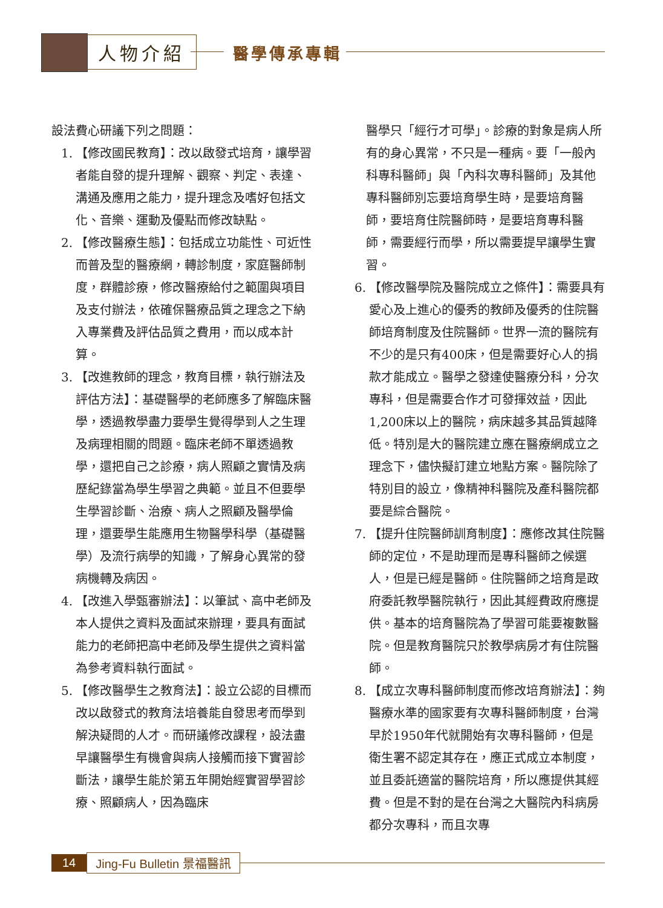人物介紹 醫學傳承專輯
設法費心研議下列之問題：
1. 【修改國民教育】：改以啟發式培育，讓學習者能自發的提升理解、觀察、判定、表達、溝通及應用之能力，提升理念及嗜好包括文化、音樂、運動及優點而修改缺點。
2. 【修改醫療生態】：包括成立功能性、可近性而普及型的醫療網，轉診制度，家庭醫師制度，群體診療，修改醫療給付之範圍與項目及支付辦法，依確保醫療品質之理念之下納入專業費及評估品質之費用，而以成本計算。
3. 【改進教師的理念，教育目標，執行辦法及評估方法】：基礎醫學的老師應多了解臨床醫學，透過教學盡力要學生覺得學到人之生理及病理相關的問題。臨床老師不單透過教學，還把自己之診療，病人照顧之實情及病歷紀錄當為學生學習之典範。並且不但要學生學習診斷、治療、病人之照顧及醫學倫理，還要學生能應用生物醫學科學（基礎醫學）及流行病學的知識，了解身心異常的發病機轉及病因。
4. 【改進入學甄審辦法】：以筆試、高中老師及本人提供之資料及面試來辦理，要具有面試能力的老師把高中老師及學生提供之資料當為參考資料執行面試。
5. 【修改醫學生之教育法】：設立公認的目標而改以啟發式的教育法培養能自發思考而學到解決疑問的人才。而研議修改課程，設法盡早讓醫學生有機會與病人接觸而接下實習診斷法，讓學生能於第五年開始經實習學習診療、照顧病人，因為臨床
醫學只「經行才可學」。診療的對象是病人所有的身心異常，不只是一種病。要「一般內科專科醫師」與「內科次專科醫師」及其他專科醫師別忘要培育學生時，是要培育醫師，要培育住院醫師時，是要培育專科醫師，需要經行而學，所以需要提早讓學生實習。
6. 【修改醫學院及醫院成立之條件】：需要具有愛心及上進心的優秀的教師及優秀的住院醫師培育制度及住院醫師。世界一流的醫院有不少的是只有400床，但是需要好心人的捐款才能成立。醫學之發達使醫療分科，分次專科，但是需要合作才可發揮效益，因此1,200床以上的醫院，病床越多其品質越降低。特別是大的醫院建立應在醫療網成立之理念下，儘快擬訂建立地點方案。醫院除了特別目的設立，像精神科醫院及產科醫院都要是綜合醫院。
7. 【提升住院醫師訓育制度】：應修改其住院醫師的定位，不是助理而是專科醫師之候選人，但是已經是醫師。住院醫師之培育是政府委託教學醫院執行，因此其經費政府應提供。基本的培育醫院為了學習可能要複數醫院。但是教育醫院只於教學病房才有住院醫師。
8. 【成立次專科醫師制度而修改培育辦法】：夠醫療水準的國家要有次專科醫師制度，台灣早於1950年代就開始有次專科醫師，但是衛生署不認定其存在，應正式成立本制度，並且委託適當的醫院培育，所以應提供其經費。但是不對的是在台灣之大醫院內科病房都分次專科，而且次專
14 Jing-Fu Bulletin 景福醫訊